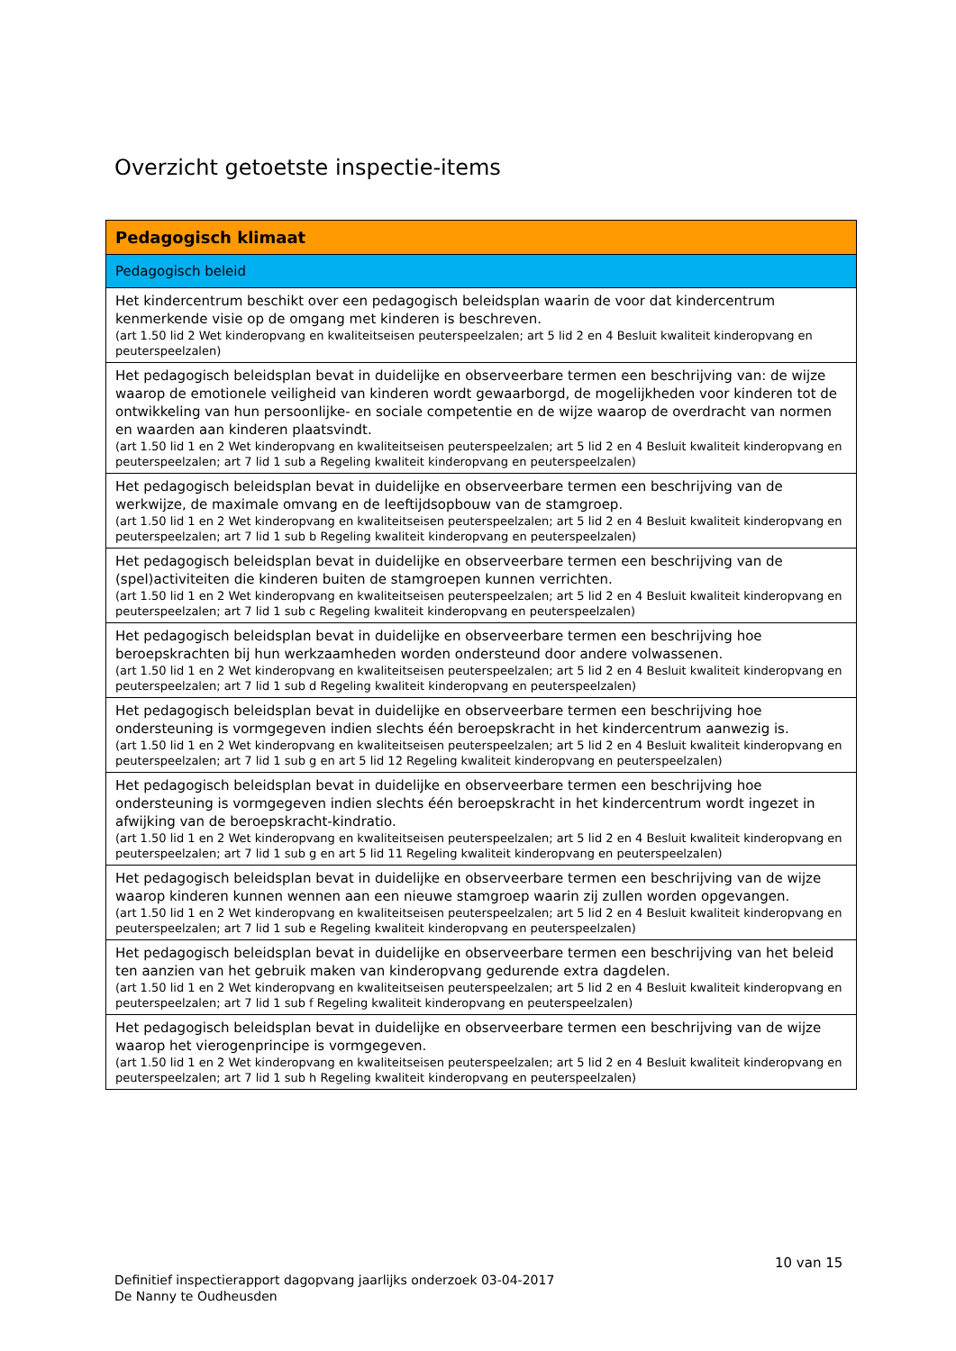Overzicht getoetste inspectie-items
| Pedagogisch klimaat |
| --- |
| Pedagogisch beleid |
| Het kindercentrum beschikt over een pedagogisch beleidsplan waarin de voor dat kindercentrum kenmerkende visie op de omgang met kinderen is beschreven. (art 1.50 lid 2 Wet kinderopvang en kwaliteitseisen peuterspeelzalen; art 5 lid 2 en 4 Besluit kwaliteit kinderopvang en peuterspeelzalen) |
| Het pedagogisch beleidsplan bevat in duidelijke en observeerbare termen een beschrijving van: de wijze waarop de emotionele veiligheid van kinderen wordt gewaarborgd, de mogelijkheden voor kinderen tot de ontwikkeling van hun persoonlijke- en sociale competentie en de wijze waarop de overdracht van normen en waarden aan kinderen plaatsvindt. (art 1.50 lid 1 en 2 Wet kinderopvang en kwaliteitseisen peuterspeelzalen; art 5 lid 2 en 4 Besluit kwaliteit kinderopvang en peuterspeelzalen; art 7 lid 1 sub a Regeling kwaliteit kinderopvang en peuterspeelzalen) |
| Het pedagogisch beleidsplan bevat in duidelijke en observeerbare termen een beschrijving van de werkwijze, de maximale omvang en de leeftijdsopbouw van de stamgroep. (art 1.50 lid 1 en 2 Wet kinderopvang en kwaliteitseisen peuterspeelzalen; art 5 lid 2 en 4 Besluit kwaliteit kinderopvang en peuterspeelzalen; art 7 lid 1 sub b Regeling kwaliteit kinderopvang en peuterspeelzalen) |
| Het pedagogisch beleidsplan bevat in duidelijke en observeerbare termen een beschrijving van de (spel)activiteiten die kinderen buiten de stamgroepen kunnen verrichten. (art 1.50 lid 1 en 2 Wet kinderopvang en kwaliteitseisen peuterspeelzalen; art 5 lid 2 en 4 Besluit kwaliteit kinderopvang en peuterspeelzalen; art 7 lid 1 sub c Regeling kwaliteit kinderopvang en peuterspeelzalen) |
| Het pedagogisch beleidsplan bevat in duidelijke en observeerbare termen een beschrijving hoe beroepskrachten bij hun werkzaamheden worden ondersteund door andere volwassenen. (art 1.50 lid 1 en 2 Wet kinderopvang en kwaliteitseisen peuterspeelzalen; art 5 lid 2 en 4 Besluit kwaliteit kinderopvang en peuterspeelzalen; art 7 lid 1 sub d Regeling kwaliteit kinderopvang en peuterspeelzalen) |
| Het pedagogisch beleidsplan bevat in duidelijke en observeerbare termen een beschrijving hoe ondersteuning is vormgegeven indien slechts één beroepskracht in het kindercentrum aanwezig is. (art 1.50 lid 1 en 2 Wet kinderopvang en kwaliteitseisen peuterspeelzalen; art 5 lid 2 en 4 Besluit kwaliteit kinderopvang en peuterspeelzalen; art 7 lid 1 sub g en art 5 lid 12 Regeling kwaliteit kinderopvang en peuterspeelzalen) |
| Het pedagogisch beleidsplan bevat in duidelijke en observeerbare termen een beschrijving hoe ondersteuning is vormgegeven indien slechts één beroepskracht in het kindercentrum wordt ingezet in afwijking van de beroepskracht-kindratio. (art 1.50 lid 1 en 2 Wet kinderopvang en kwaliteitseisen peuterspeelzalen; art 5 lid 2 en 4 Besluit kwaliteit kinderopvang en peuterspeelzalen; art 7 lid 1 sub g en art 5 lid 11 Regeling kwaliteit kinderopvang en peuterspeelzalen) |
| Het pedagogisch beleidsplan bevat in duidelijke en observeerbare termen een beschrijving van de wijze waarop kinderen kunnen wennen aan een nieuwe stamgroep waarin zij zullen worden opgevangen. (art 1.50 lid 1 en 2 Wet kinderopvang en kwaliteitseisen peuterspeelzalen; art 5 lid 2 en 4 Besluit kwaliteit kinderopvang en peuterspeelzalen; art 7 lid 1 sub e Regeling kwaliteit kinderopvang en peuterspeelzalen) |
| Het pedagogisch beleidsplan bevat in duidelijke en observeerbare termen een beschrijving van het beleid ten aanzien van het gebruik maken van kinderopvang gedurende extra dagdelen. (art 1.50 lid 1 en 2 Wet kinderopvang en kwaliteitseisen peuterspeelzalen; art 5 lid 2 en 4 Besluit kwaliteit kinderopvang en peuterspeelzalen; art 7 lid 1 sub f Regeling kwaliteit kinderopvang en peuterspeelzalen) |
| Het pedagogisch beleidsplan bevat in duidelijke en observeerbare termen een beschrijving van de wijze waarop het vierogenprincipe is vormgegeven. (art 1.50 lid 1 en 2 Wet kinderopvang en kwaliteitseisen peuterspeelzalen; art 5 lid 2 en 4 Besluit kwaliteit kinderopvang en peuterspeelzalen; art 7 lid 1 sub h Regeling kwaliteit kinderopvang en peuterspeelzalen) |
10 van 15
Definitief inspectierapport dagopvang jaarlijks onderzoek 03-04-2017
De Nanny te Oudheusden